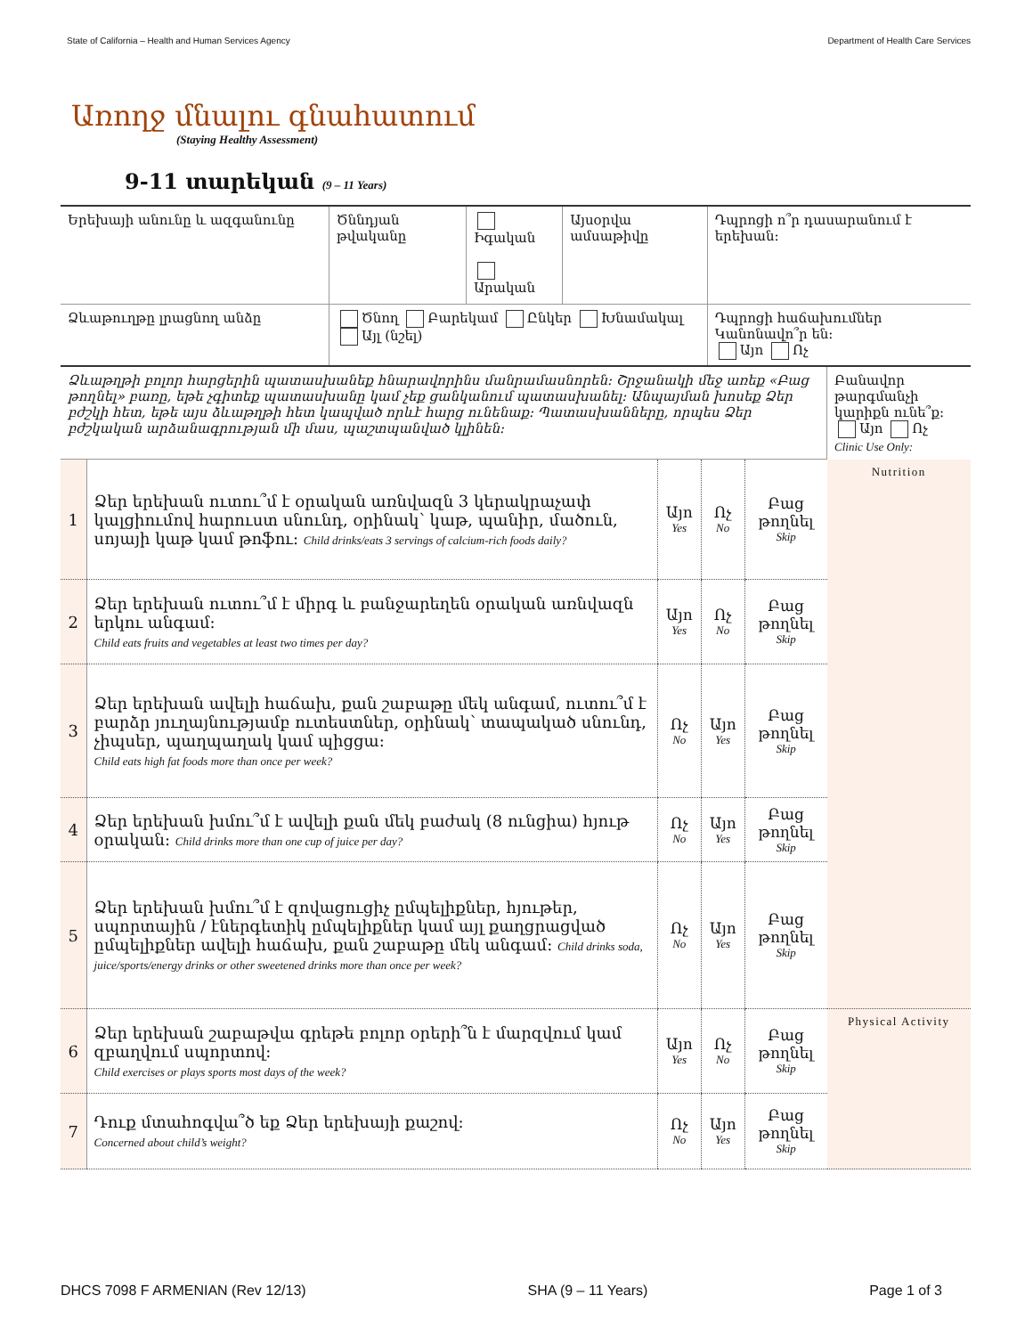State of California – Health and Human Services Agency Department of Health Care Services
Առողջ մնալու գնահատում
(Staying Healthy Assessment)
9-11 տարեկան (9 – 11 Years)
| Երեխայի անունը և ազգանունը | Ծննդյան թվականը | Իգական Արական | Այսօրվա ամսաթիվը | Դպրոցի ո՞ր դասարանում է երեխան: |
| Ձևաթուղթը լրացնող անձը | Ծնող Բարեկամ Ընկեր Խնամակալ Այլ (նշել) | | | Դպրոցի հաճախումներ Կանոնավո՞ր են: Այո Ոչ |
| Ձևաթղթի բոլոր հարցերին պատասխանեք հնարավորինս մանրամասնորեն: Շրջանակի մեջ առեք «Բաց թողնել» բառը, եթե չգիտեք պատասխանը կամ չեք ցանկանում պատասխանել: Անպայման խոսեք Ձեր բժշկի հետ, եթե այս ձևաթղթի հետ կապված որևէ հարց ունենաք: Պատասխանները, որպես Ձեր բժշկական արձանագրության մի մաս, պաշտպանված կլինեն: | | | | | Բանավոր թարգմանչի կարիքն ունե՞ք: Այո Ոչ Clinic Use Only: |
| 1 | Ձեր երեխան ուտու՞մ է օրական առնվազն 3 կերակրաչափ կալցիումով հարուստ սնունդ, օրինակ՝ կաթ, պանիր, մածուն, սոյայի կաթ կամ թոֆու: Child drinks/eats 3 servings of calcium-rich foods daily? | Այո Yes | Ոչ No | Բաց թողնել Skip | Nutrition |
| 2 | Ձեր երեխան ուտու՞մ է միրգ և բանջարեղեն օրական առնվազն երկու անգամ: Child eats fruits and vegetables at least two times per day? | Այո Yes | Ոչ No | Բաց թողնել Skip | |
| 3 | Ձեր երեխան ավելի հաճախ, քան շաբաթը մեկ անգամ, ուտու՞մ է բարձր յուղայնությամբ ուտեստներ, օրինակ՝ տապակած սնունդ, չիպսեր, պաղպաղակ կամ պիցցա: Child eats high fat foods more than once per week? | Ոչ No | Այո Yes | Բաց թողնել Skip | |
| 4 | Ձեր երեխան խմու՞մ է ավելի քան մեկ բաժակ (8 ունցիա) հյութ օրական: Child drinks more than one cup of juice per day? | Ոչ No | Այո Yes | Բաց թողնել Skip | |
| 5 | Ձեր երեխան խմու՞մ է զովացուցիչ ըմպելիքներ, հյութեր, սպորտային / էներգետիկ ըմպելիքներ կամ այլ քաղցրացված ըմպելիքներ ավելի հաճախ, քան շաբաթը մեկ անգամ: Child drinks soda, juice/sports/energy drinks or other sweetened drinks more than once per week? | Ոչ No | Այո Yes | Բաց թողնել Skip | |
| 6 | Ձեր երեխան շաբաթվա գրեթե բոլոր օրերի՞ն է մարզվում կամ զբաղվում սպորտով: Child exercises or plays sports most days of the week? | Այո Yes | Ոչ No | Բաց թողնել Skip | Physical Activity |
| 7 | Դուք մտահոգվա՞ծ եք Ձեր երեխայի քաշով: Concerned about child’s weight? | Ոչ No | Այո Yes | Բաց թողնել Skip | |
DHCS 7098 F ARMENIAN (Rev 12/13) SHA (9 – 11 Years) Page 1 of 3